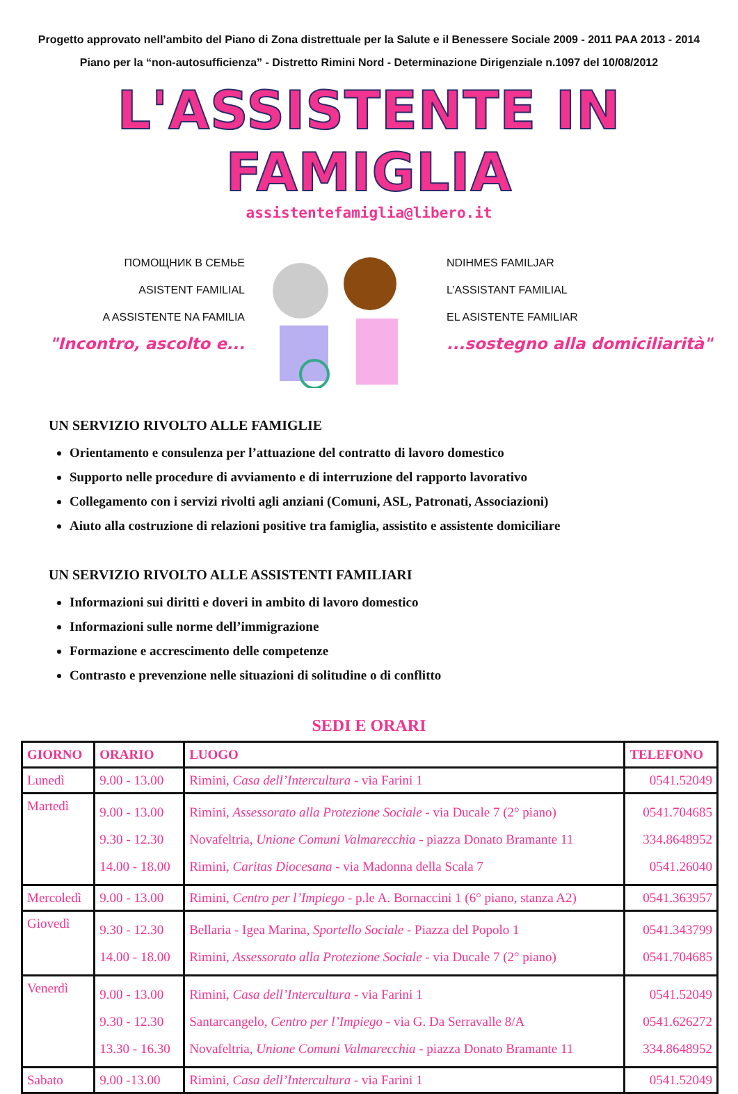Progetto approvato nell’ambito del Piano di Zona distrettuale per la Salute e il Benessere Sociale 2009 - 2011 PAA 2013 - 2014
Piano per la “non-autosufficienza” - Distretto Rimini Nord - Determinazione Dirigenziale n.1097 del 10/08/2012
L'ASSISTENTE IN FAMIGLIA
assistentefamiglia@libero.it
ПОМОЩНИК В СЕМЬЕ
ASISTENT FAMILIAL
A ASSISTENTE NA FAMILIA
"Incontro, ascolto e...
NDIHMES FAMILJAR
L’ASSISTANT FAMILIAL
EL ASISTENTE FAMILIAR
...sostegno alla domiciliarità"
UN SERVIZIO RIVOLTO ALLE FAMIGLIE
Orientamento e consulenza per l’attuazione del contratto di lavoro domestico
Supporto nelle procedure di avviamento e di interruzione del rapporto lavorativo
Collegamento con i servizi rivolti agli anziani (Comuni, ASL, Patronati, Associazioni)
Aiuto alla costruzione di relazioni positive tra famiglia, assistito e assistente domiciliare
UN SERVIZIO RIVOLTO ALLE ASSISTENTI FAMILIARI
Informazioni sui diritti e doveri in ambito di lavoro domestico
Informazioni sulle norme dell’immigrazione
Formazione e accrescimento delle competenze
Contrasto e prevenzione nelle situazioni di solitudine o di conflitto
SEDI E ORARI
| GIORNO | ORARIO | LUOGO | TELEFONO |
| --- | --- | --- | --- |
| Lunedì | 9.00 - 13.00 | Rimini, Casa dell’Intercultura - via Farini 1 | 0541.52049 |
| Martedì | 9.00 - 13.00 9.30 - 12.30 14.00 - 18.00 | Rimini, Assessorato alla Protezione Sociale - via Ducale 7 (2° piano) Novafeltria, Unione Comuni Valmarecchia - piazza Donato Bramante 11 Rimini, Caritas Diocesana - via Madonna della Scala 7 | 0541.704685 334.8648952 0541.26040 |
| Mercoledì | 9.00 - 13.00 | Rimini, Centro per l’Impiego - p.le A. Bornaccini 1 (6° piano, stanza A2) | 0541.363957 |
| Giovedì | 9.30 - 12.30 14.00 - 18.00 | Bellaria - Igea Marina, Sportello Sociale - Piazza del Popolo 1 Rimini, Assessorato alla Protezione Sociale - via Ducale 7 (2° piano) | 0541.343799 0541.704685 |
| Venerdì | 9.00 - 13.00 9.30 - 12.30 13.30 - 16.30 | Rimini, Casa dell’Intercultura - via Farini 1 Santarcangelo, Centro per l’Impiego - via G. Da Serravalle 8/A Novafeltria, Unione Comuni Valmarecchia - piazza Donato Bramante 11 | 0541.52049 0541.626272 334.8648952 |
| Sabato | 9.00 -13.00 | Rimini, Casa dell’Intercultura - via Farini 1 | 0541.52049 |